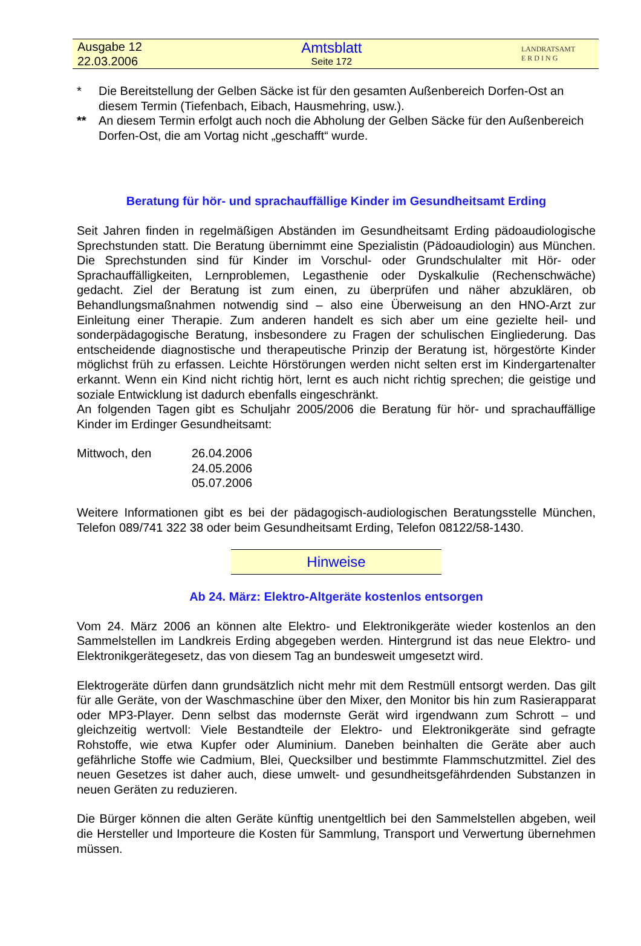Ausgabe 12
22.03.2006
Amtsblatt
Seite 172
LANDRATSAMT
E R D I N G
* Die Bereitstellung der Gelben Säcke ist für den gesamten Außenbereich Dorfen-Ost an diesem Termin (Tiefenbach, Eibach, Hausmehring, usw.).
** An diesem Termin erfolgt auch noch die Abholung der Gelben Säcke für den Außenbereich Dorfen-Ost, die am Vortag nicht „geschafft“ wurde.
Beratung für hör- und sprachauffällige Kinder im Gesundheitsamt Erding
Seit Jahren finden in regelmäßigen Abständen im Gesundheitsamt Erding pädoaudiologische Sprechstunden statt. Die Beratung übernimmt eine Spezialistin (Pädoaudiologin) aus München. Die Sprechstunden sind für Kinder im Vorschul- oder Grundschulalter mit Hör- oder Sprachauffälligkeiten, Lernproblemen, Legasthenie oder Dyskalkulie (Rechenschwäche) gedacht. Ziel der Beratung ist zum einen, zu überprüfen und näher abzuklären, ob Behandlungsmaßnahmen notwendig sind – also eine Überweisung an den HNO-Arzt zur Einleitung einer Therapie. Zum anderen handelt es sich aber um eine gezielte heil- und sonderpädagogische Beratung, insbesondere zu Fragen der schulischen Eingliederung. Das entscheidende diagnostische und therapeutische Prinzip der Beratung ist, hörgestörte Kinder möglichst früh zu erfassen. Leichte Hörstörungen werden nicht selten erst im Kindergartenalter erkannt. Wenn ein Kind nicht richtig hört, lernt es auch nicht richtig sprechen; die geistige und soziale Entwicklung ist dadurch ebenfalls eingeschränkt.
An folgenden Tagen gibt es Schuljahr 2005/2006 die Beratung für hör- und sprachauffällige Kinder im Erdinger Gesundheitsamt:
Mittwoch, den 26.04.2006
24.05.2006
05.07.2006
Weitere Informationen gibt es bei der pädagogisch-audiologischen Beratungsstelle München, Telefon 089/741 322 38 oder beim Gesundheitsamt Erding, Telefon 08122/58-1430.
Hinweise
Ab 24. März: Elektro-Altgeräte kostenlos entsorgen
Vom 24. März 2006 an können alte Elektro- und Elektronikgeräte wieder kostenlos an den Sammelstellen im Landkreis Erding abgegeben werden. Hintergrund ist das neue Elektro- und Elektronikgerätegesetz, das von diesem Tag an bundesweit umgesetzt wird.
Elektrogeräte dürfen dann grundsätzlich nicht mehr mit dem Restmüll entsorgt werden. Das gilt für alle Geräte, von der Waschmaschine über den Mixer, den Monitor bis hin zum Rasierapparat oder MP3-Player. Denn selbst das modernste Gerät wird irgendwann zum Schrott – und gleichzeitig wertvoll: Viele Bestandteile der Elektro- und Elektronikgeräte sind gefragte Rohstoffe, wie etwa Kupfer oder Aluminium. Daneben beinhalten die Geräte aber auch gefährliche Stoffe wie Cadmium, Blei, Quecksilber und bestimmte Flammschutzmittel. Ziel des neuen Gesetzes ist daher auch, diese umwelt- und gesundheitsgefährdenden Substanzen in neuen Geräten zu reduzieren.
Die Bürger können die alten Geräte künftig unentgeltlich bei den Sammelstellen abgeben, weil die Hersteller und Importeure die Kosten für Sammlung, Transport und Verwertung übernehmen müssen.